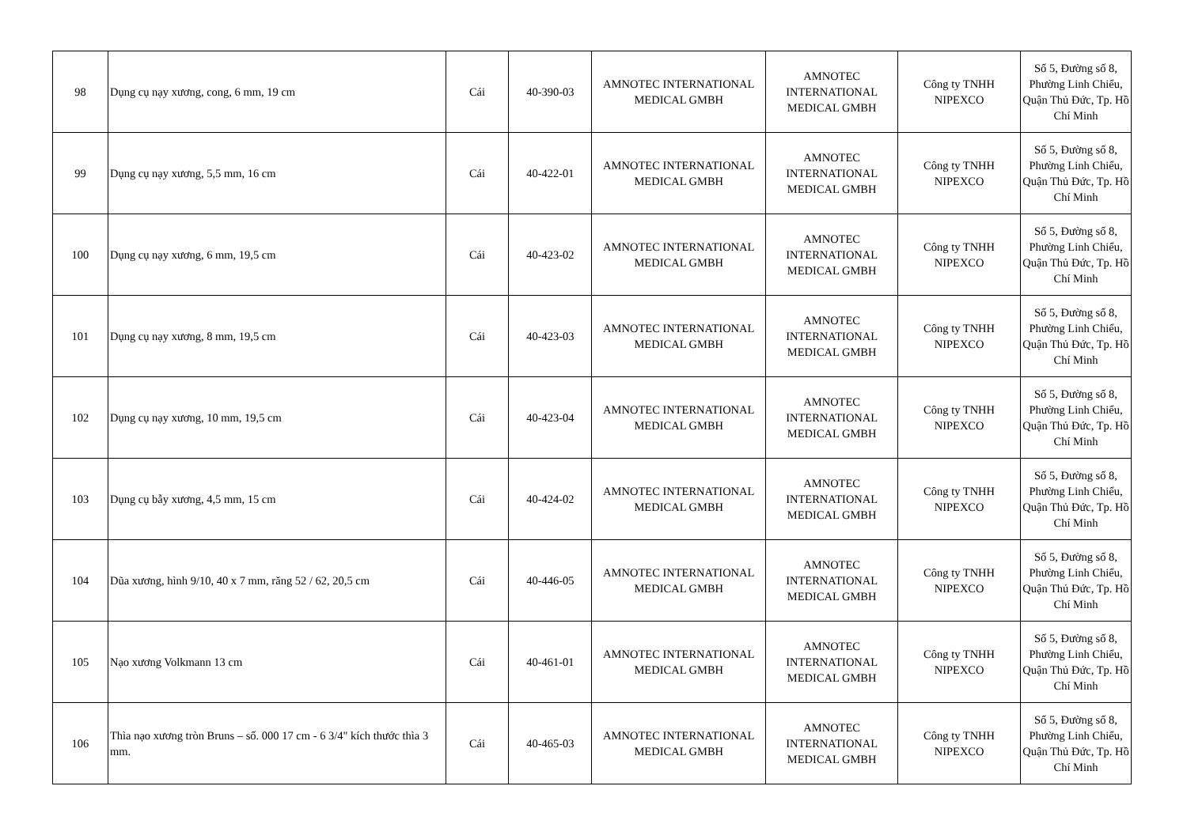| 98 | Dụng cụ nạy xương, cong, 6 mm, 19 cm | Cái | 40-390-03 | AMNOTEC INTERNATIONAL MEDICAL GMBH | AMNOTEC INTERNATIONAL MEDICAL GMBH | Công ty TNHH NIPEXCO | Số 5, Đường số 8, Phường Linh Chiểu, Quận Thủ Đức, Tp. Hồ Chí Minh |
| 99 | Dụng cụ nạy xương, 5,5 mm, 16 cm | Cái | 40-422-01 | AMNOTEC INTERNATIONAL MEDICAL GMBH | AMNOTEC INTERNATIONAL MEDICAL GMBH | Công ty TNHH NIPEXCO | Số 5, Đường số 8, Phường Linh Chiểu, Quận Thủ Đức, Tp. Hồ Chí Minh |
| 100 | Dụng cụ nạy xương, 6 mm, 19,5 cm | Cái | 40-423-02 | AMNOTEC INTERNATIONAL MEDICAL GMBH | AMNOTEC INTERNATIONAL MEDICAL GMBH | Công ty TNHH NIPEXCO | Số 5, Đường số 8, Phường Linh Chiểu, Quận Thủ Đức, Tp. Hồ Chí Minh |
| 101 | Dụng cụ nạy xương, 8 mm, 19,5 cm | Cái | 40-423-03 | AMNOTEC INTERNATIONAL MEDICAL GMBH | AMNOTEC INTERNATIONAL MEDICAL GMBH | Công ty TNHH NIPEXCO | Số 5, Đường số 8, Phường Linh Chiểu, Quận Thủ Đức, Tp. Hồ Chí Minh |
| 102 | Dụng cụ nạy xương, 10 mm, 19,5 cm | Cái | 40-423-04 | AMNOTEC INTERNATIONAL MEDICAL GMBH | AMNOTEC INTERNATIONAL MEDICAL GMBH | Công ty TNHH NIPEXCO | Số 5, Đường số 8, Phường Linh Chiểu, Quận Thủ Đức, Tp. Hồ Chí Minh |
| 103 | Dụng cụ bẫy xương, 4,5 mm, 15 cm | Cái | 40-424-02 | AMNOTEC INTERNATIONAL MEDICAL GMBH | AMNOTEC INTERNATIONAL MEDICAL GMBH | Công ty TNHH NIPEXCO | Số 5, Đường số 8, Phường Linh Chiểu, Quận Thủ Đức, Tp. Hồ Chí Minh |
| 104 | Dũa xương, hình 9/10, 40 x 7 mm, răng 52 / 62, 20,5 cm | Cái | 40-446-05 | AMNOTEC INTERNATIONAL MEDICAL GMBH | AMNOTEC INTERNATIONAL MEDICAL GMBH | Công ty TNHH NIPEXCO | Số 5, Đường số 8, Phường Linh Chiểu, Quận Thủ Đức, Tp. Hồ Chí Minh |
| 105 | Nạo xương Volkmann 13 cm | Cái | 40-461-01 | AMNOTEC INTERNATIONAL MEDICAL GMBH | AMNOTEC INTERNATIONAL MEDICAL GMBH | Công ty TNHH NIPEXCO | Số 5, Đường số 8, Phường Linh Chiểu, Quận Thủ Đức, Tp. Hồ Chí Minh |
| 106 | Thìa nạo xương tròn Bruns – số. 000 17 cm - 6 3/4" kích thước thìa 3 mm. | Cái | 40-465-03 | AMNOTEC INTERNATIONAL MEDICAL GMBH | AMNOTEC INTERNATIONAL MEDICAL GMBH | Công ty TNHH NIPEXCO | Số 5, Đường số 8, Phường Linh Chiểu, Quận Thủ Đức, Tp. Hồ Chí Minh |